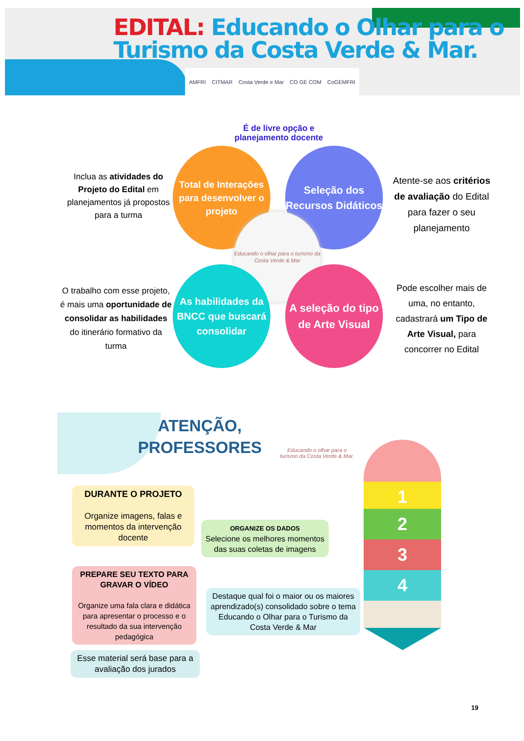EDITAL: Educando o Olhar para o
Turismo da Costa Verde & Mar.
AMFRI CITMAR Costa Verde e Mar CO GE COM CoGEMFRI
É de livre opção e planejamento docente
Inclua as atividades do Projeto do Edital em planejamentos já propostos para a turma
Total de Interações para desenvolver o projeto
Seleção dos Recursos Didáticos
Atente-se aos critérios de avaliação do Edital para fazer o seu planejamento
Educando o olhar para o turismo da Costa Verde & Mar
O trabalho com esse projeto, é mais uma oportunidade de consolidar as habilidades do itinerário formativo da turma
As habilidades da BNCC que buscará consolidar
A seleção do tipo de Arte Visual
Pode escolher mais de uma, no entanto, cadastrará um Tipo de Arte Visual, para concorrer no Edital
ATENÇÃO,
PROFESSORES
Educando o olhar para o turismo da Costa Verde & Mar.
DURANTE O PROJETO
Organize imagens, falas e momentos da intervenção docente
ORGANIZE OS DADOS
Selecione os melhores momentos das suas coletas de imagens
PREPARE SEU TEXTO PARA GRAVAR O VÍDEO
Organize uma fala clara e didática para apresentar o processo e o resultado da sua intervenção pedagógica
Destaque qual foi o maior ou os maiores aprendizado(s) consolidado sobre o tema Educando o Olhar para o Turismo da Costa Verde & Mar
Esse material será base para a avaliação dos jurados
1
2
3
4
19